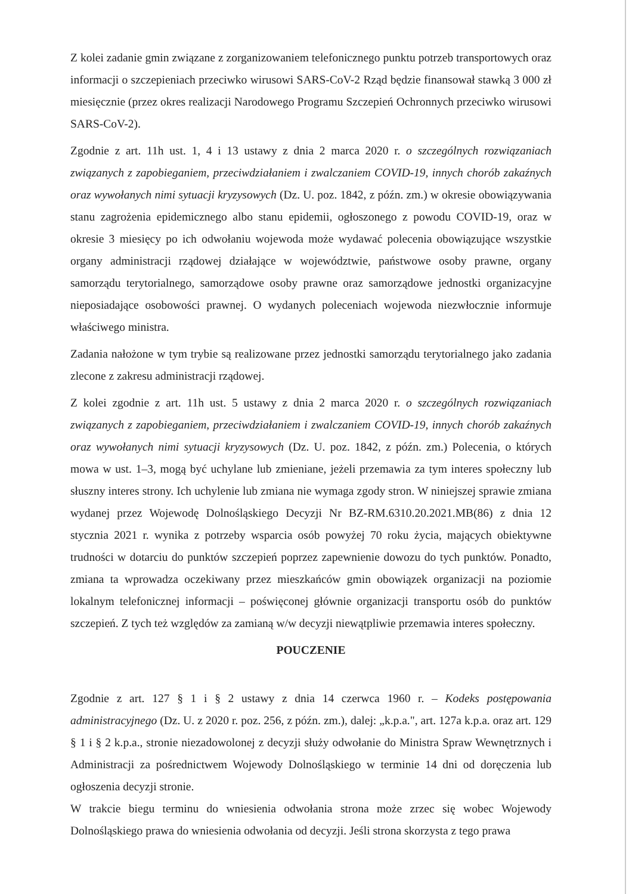Z kolei zadanie gmin związane z zorganizowaniem telefonicznego punktu potrzeb transportowych oraz informacji o szczepieniach przeciwko wirusowi SARS-CoV-2 Rząd będzie finansował stawką 3 000 zł miesięcznie (przez okres realizacji Narodowego Programu Szczepień Ochronnych przeciwko wirusowi SARS-CoV-2).
Zgodnie z art. 11h ust. 1, 4 i 13 ustawy z dnia 2 marca 2020 r. o szczególnych rozwiązaniach związanych z zapobieganiem, przeciwdziałaniem i zwalczaniem COVID-19, innych chorób zakaźnych oraz wywołanych nimi sytuacji kryzysowych (Dz. U. poz. 1842, z późn. zm.) w okresie obowiązywania stanu zagrożenia epidemicznego albo stanu epidemii, ogłoszonego z powodu COVID-19, oraz w okresie 3 miesięcy po ich odwołaniu wojewoda może wydawać polecenia obowiązujące wszystkie organy administracji rządowej działające w województwie, państwowe osoby prawne, organy samorządu terytorialnego, samorządowe osoby prawne oraz samorządowe jednostki organizacyjne nieposiadające osobowości prawnej. O wydanych poleceniach wojewoda niezwłocznie informuje właściwego ministra.
Zadania nałożone w tym trybie są realizowane przez jednostki samorządu terytorialnego jako zadania zlecone z zakresu administracji rządowej.
Z kolei zgodnie z art. 11h ust. 5 ustawy z dnia 2 marca 2020 r. o szczególnych rozwiązaniach związanych z zapobieganiem, przeciwdziałaniem i zwalczaniem COVID-19, innych chorób zakaźnych oraz wywołanych nimi sytuacji kryzysowych (Dz. U. poz. 1842, z późn. zm.) Polecenia, o których mowa w ust. 1–3, mogą być uchylane lub zmieniane, jeżeli przemawia za tym interes społeczny lub słuszny interes strony. Ich uchylenie lub zmiana nie wymaga zgody stron. W niniejszej sprawie zmiana wydanej przez Wojewodę Dolnośląskiego Decyzji Nr BZ-RM.6310.20.2021.MB(86) z dnia 12 stycznia 2021 r. wynika z potrzeby wsparcia osób powyżej 70 roku życia, mających obiektywne trudności w dotarciu do punktów szczepień poprzez zapewnienie dowozu do tych punktów. Ponadto, zmiana ta wprowadza oczekiwany przez mieszkańców gmin obowiązek organizacji na poziomie lokalnym telefonicznej informacji – poświęconej głównie organizacji transportu osób do punktów szczepień. Z tych też względów za zamianą w/w decyzji niewątpliwie przemawia interes społeczny.
POUCZENIE
Zgodnie z art. 127 § 1 i § 2 ustawy z dnia 14 czerwca 1960 r. – Kodeks postępowania administracyjnego (Dz. U. z 2020 r. poz. 256, z późn. zm.), dalej: „k.p.a.", art. 127a k.p.a. oraz art. 129 § 1 i § 2 k.p.a., stronie niezadowolonej z decyzji służy odwołanie do Ministra Spraw Wewnętrznych i Administracji za pośrednictwem Wojewody Dolnośląskiego w terminie 14 dni od doręczenia lub ogłoszenia decyzji stronie.
W trakcie biegu terminu do wniesienia odwołania strona może zrzec się wobec Wojewody Dolnośląskiego prawa do wniesienia odwołania od decyzji. Jeśli strona skorzysta z tego prawa